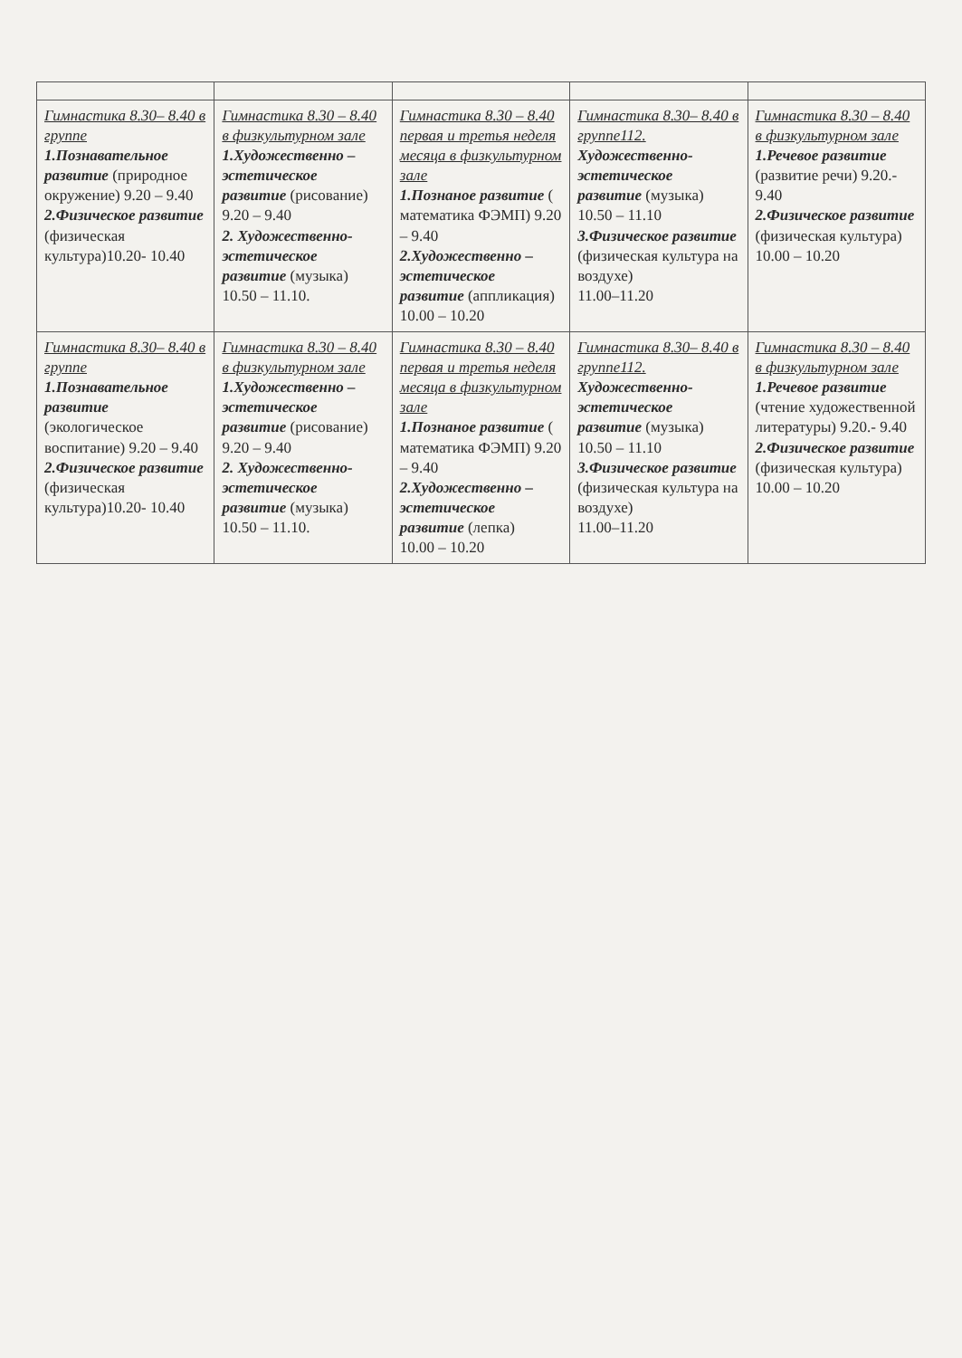| Гимнастика 8.30– 8.40 в группе 1.Познавательное развитие (природное окружение) 9.20 – 9.40 2.Физическое развитие (физическая культура)10.20- 10.40 | Гимнастика 8.30 – 8.40 в физкультурном зале 1.Художественно – эстетическое развитие (рисование) 9.20 – 9.40 2. Художественно-эстетическое развитие (музыка) 10.50 – 11.10. | Гимнастика 8.30 – 8.40 первая и третья неделя месяца в физкультурном зале 1.Познаное развитие ( математика ФЭМП) 9.20 – 9.40 2.Художественно – эстетическое развитие (аппликация) 10.00 – 10.20 | Гимнастика 8.30– 8.40 в группе112. Художественно-эстетическое развитие (музыка) 10.50 – 11.10 3.Физическое развитие (физическая культура на воздухе) 11.00–11.20 | Гимнастика 8.30 – 8.40 в физкультурном зале 1.Речевое развитие (развитие речи) 9.20.- 9.40 2.Физическое развитие (физическая культура) 10.00 – 10.20 |
| Гимнастика 8.30– 8.40 в группе 1.Познавательное развитие (экологическое воспитание) 9.20 – 9.40 2.Физическое развитие (физическая культура)10.20- 10.40 | Гимнастика 8.30 – 8.40 в физкультурном зале 1.Художественно – эстетическое развитие (рисование) 9.20 – 9.40 2. Художественно-эстетическое развитие (музыка) 10.50 – 11.10. | Гимнастика 8.30 – 8.40 первая и третья неделя месяца в физкультурном зале 1.Познаное развитие ( математика ФЭМП) 9.20 – 9.40 2.Художественно – эстетическое развитие (лепка) 10.00 – 10.20 | Гимнастика 8.30– 8.40 в группе112. Художественно-эстетическое развитие (музыка) 10.50 – 11.10 3.Физическое развитие (физическая культура на воздухе) 11.00–11.20 | Гимнастика 8.30 – 8.40 в физкультурном зале 1.Речевое развитие (чтение художественной литературы) 9.20.- 9.40 2.Физическое развитие (физическая культура) 10.00 – 10.20 |